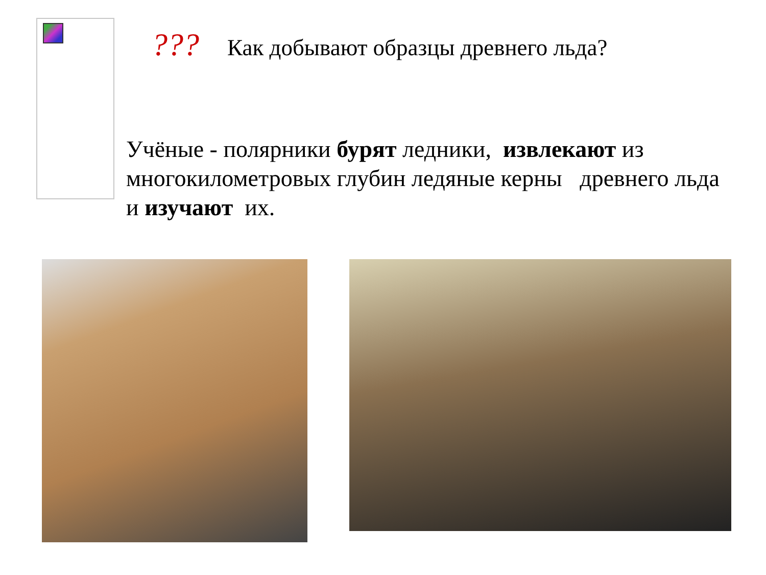??? Как добывают образцы древнего льда?
Учёные - полярники бурят ледники, извлекают из многокилометровых глубин ледяные керны древнего льда и изучают их.